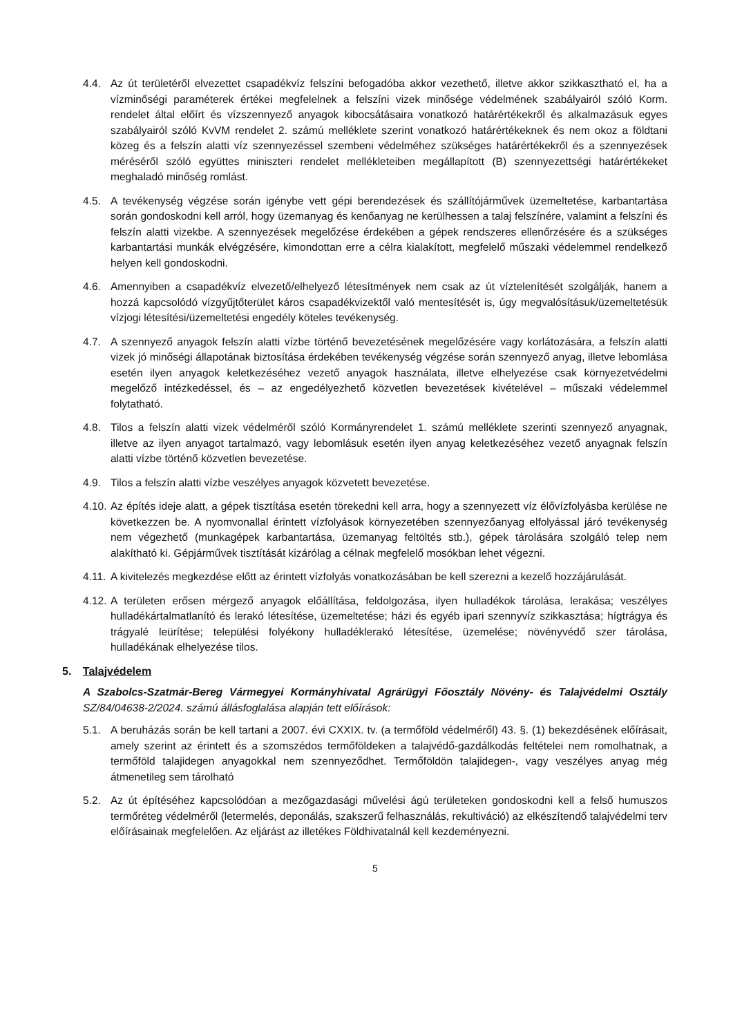4.4. Az út területéről elvezettet csapadékvíz felszíni befogadóba akkor vezethető, illetve akkor szikkasztható el, ha a vízminőségi paraméterek értékei megfelelnek a felszíni vizek minősége védelmének szabályairól szóló Korm. rendelet által előírt és vízszennyező anyagok kibocsátásaira vonatkozó határértékekről és alkalmazásuk egyes szabályairól szóló KvVM rendelet 2. számú melléklete szerint vonatkozó határértékeknek és nem okoz a földtani közeg és a felszín alatti víz szennyezéssel szembeni védelméhez szükséges határértékekről és a szennyezések méréséről szóló együttes miniszteri rendelet mellékleteiben megállapított (B) szennyezettségi határértékeket meghaladó minőség romlást.
4.5. A tevékenység végzése során igénybe vett gépi berendezések és szállítójárművek üzemeltetése, karbantartása során gondoskodni kell arról, hogy üzemanyag és kenőanyag ne kerülhessen a talaj felszínére, valamint a felszíni és felszín alatti vizekbe. A szennyezések megelőzése érdekében a gépek rendszeres ellenőrzésére és a szükséges karbantartási munkák elvégzésére, kimondottan erre a célra kialakított, megfelelő műszaki védelemmel rendelkező helyen kell gondoskodni.
4.6. Amennyiben a csapadékvíz elvezető/elhelyező létesítmények nem csak az út víztelenítését szolgálják, hanem a hozzá kapcsolódó vízgyűjtőterület káros csapadékvizektől való mentesítését is, úgy megvalósításuk/üzemeltetésük vízjogi létesítési/üzemeltetési engedély köteles tevékenység.
4.7. A szennyező anyagok felszín alatti vízbe történő bevezetésének megelőzésére vagy korlátozására, a felszín alatti vizek jó minőségi állapotának biztosítása érdekében tevékenység végzése során szennyező anyag, illetve lebomlása esetén ilyen anyagok keletkezéséhez vezető anyagok használata, illetve elhelyezése csak környezetvédelmi megelőző intézkedéssel, és – az engedélyezhető közvetlen bevezetések kivételével – műszaki védelemmel folytatható.
4.8. Tilos a felszín alatti vizek védelméről szóló Kormányrendelet 1. számú melléklete szerinti szennyező anyagnak, illetve az ilyen anyagot tartalmazó, vagy lebomlásuk esetén ilyen anyag keletkezéséhez vezető anyagnak felszín alatti vízbe történő közvetlen bevezetése.
4.9. Tilos a felszín alatti vízbe veszélyes anyagok közvetett bevezetése.
4.10.
Az építés ideje alatt, a gépek tisztítása esetén törekedni kell arra, hogy a szennyezett víz élővízfolyásba kerülése ne következzen be. A nyomvonallal érintett vízfolyások környezetében szennyezőanyag elfolyással járó tevékenység nem végezhető (munkagépek karbantartása, üzemanyag feltöltés stb.), gépek tárolására szolgáló telep nem alakítható ki. Gépjárművek tisztítását kizárólag a célnak megfelelő mosókban lehet végezni.
4.11.
A kivitelezés megkezdése előtt az érintett vízfolyás vonatkozásában be kell szerezni a kezelő hozzájárulását.
4.12.
A területen erősen mérgező anyagok előállítása, feldolgozása, ilyen hulladékok tárolása, lerakása; veszélyes hulladékártalmatlanító és lerakó létesítése, üzemeltetése; házi és egyéb ipari szennyvíz szikkasztása; hígtrágya és trágyalé leürítése; települési folyékony hulladéklerakó létesítése, üzemelése; növényvédő szer tárolása, hulladékának elhelyezése tilos.
5. Talajvédelem
A Szabolcs-Szatmár-Bereg Vármegyei Kormányhivatal Agrárügyi Főosztály Növény- és Talajvédelmi Osztály SZ/84/04638-2/2024. számú állásfoglalása alapján tett előírások:
5.1. A beruházás során be kell tartani a 2007. évi CXXIX. tv. (a termőföld védelméről) 43. §. (1) bekezdésének előírásait, amely szerint az érintett és a szomszédos termőföldeken a talajvédő-gazdálkodás feltételei nem romolhatnak, a termőföld talajidegen anyagokkal nem szennyeződhet. Termőföldön talajidegen-, vagy veszélyes anyag még átmenetileg sem tárolható
5.2. Az út építéséhez kapcsolódóan a mezőgazdasági művelési ágú területeken gondoskodni kell a felső humuszos termőréteg védelméről (letermelés, deponálás, szakszerű felhasználás, rekultiváció) az elkészítendő talajvédelmi terv előírásainak megfelelően. Az eljárást az illetékes Földhivatalnál kell kezdeményezni.
5